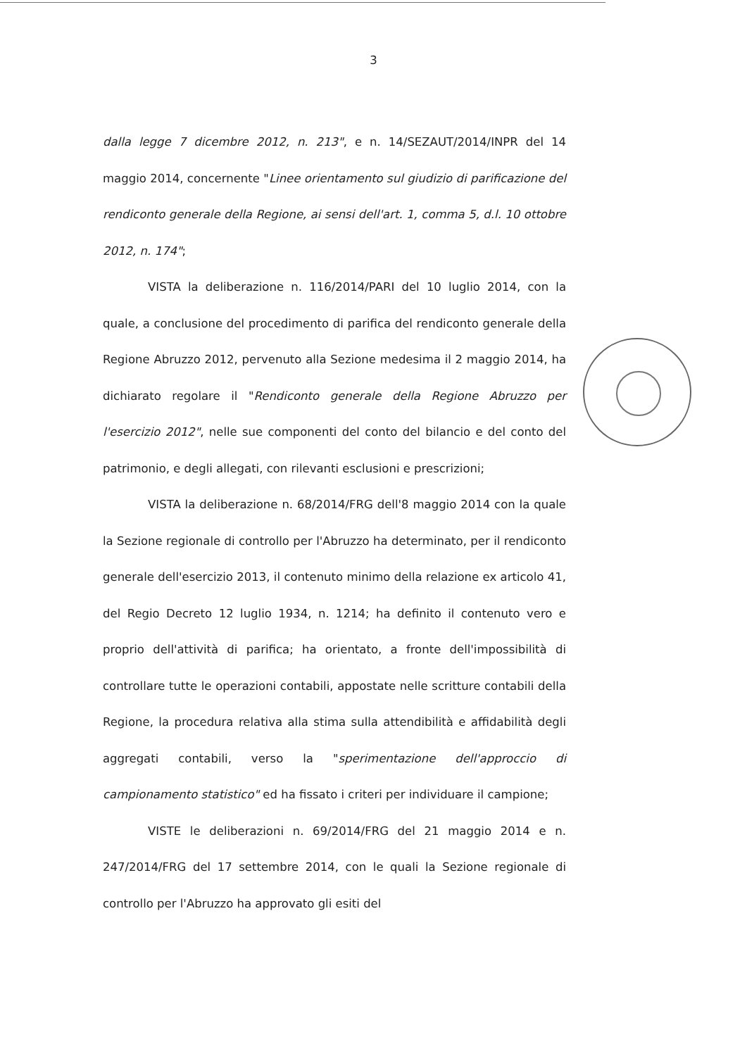3
dalla legge 7 dicembre 2012, n. 213", e n. 14/SEZAUT/2014/INPR del 14 maggio 2014, concernente "Linee orientamento sul giudizio di parificazione del rendiconto generale della Regione, ai sensi dell'art. 1, comma 5, d.l. 10 ottobre 2012, n. 174";
VISTA la deliberazione n. 116/2014/PARI del 10 luglio 2014, con la quale, a conclusione del procedimento di parifica del rendiconto generale della Regione Abruzzo 2012, pervenuto alla Sezione medesima il 2 maggio 2014, ha dichiarato regolare il "Rendiconto generale della Regione Abruzzo per l'esercizio 2012", nelle sue componenti del conto del bilancio e del conto del patrimonio, e degli allegati, con rilevanti esclusioni e prescrizioni;
VISTA la deliberazione n. 68/2014/FRG dell'8 maggio 2014 con la quale la Sezione regionale di controllo per l'Abruzzo ha determinato, per il rendiconto generale dell'esercizio 2013, il contenuto minimo della relazione ex articolo 41, del Regio Decreto 12 luglio 1934, n. 1214; ha definito il contenuto vero e proprio dell'attività di parifica; ha orientato, a fronte dell'impossibilità di controllare tutte le operazioni contabili, appostate nelle scritture contabili della Regione, la procedura relativa alla stima sulla attendibilità e affidabilità degli aggregati contabili, verso la "sperimentazione dell'approccio di campionamento statistico" ed ha fissato i criteri per individuare il campione;
VISTE le deliberazioni n. 69/2014/FRG del 21 maggio 2014 e n. 247/2014/FRG del 17 settembre 2014, con le quali la Sezione regionale di controllo per l'Abruzzo ha approvato gli esiti del